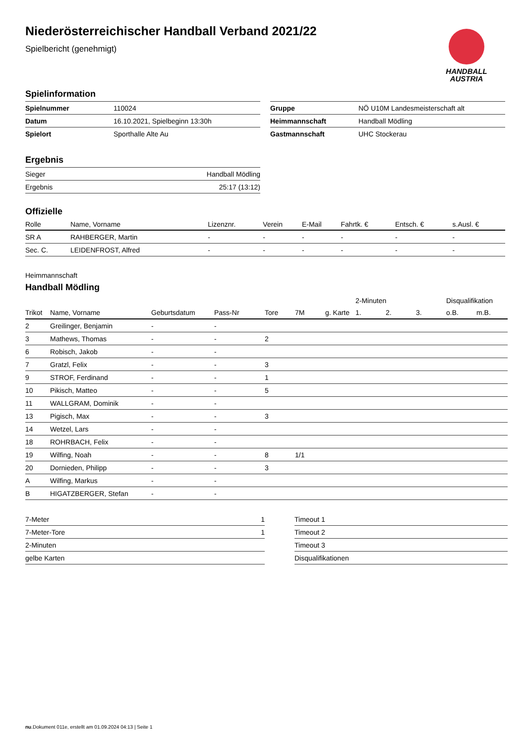Niederösterreichischer Handball Verband 2021/22
Spielbericht (genehmigt)
HANDBALL
AUSTRIA
Spielinformation
| Spielnummer | 110024 |
| Datum | 16.10.2021, Spielbeginn 13:30h |
| Spielort | Sporthalle Alte Au |
| Gruppe | NÖ U10M Landesmeisterschaft alt |
| Heimmannschaft | Handball Mödling |
| Gastmannschaft | UHC Stockerau |
Ergebnis
| Sieger | Handball Mödling |
| Ergebnis | 25:17 (13:12) |
Offizielle
| Rolle | Name, Vorname | Lizenznr. | Verein | E-Mail | Fahrtk. € | Entsch. € | s.Ausl. € |
| --- | --- | --- | --- | --- | --- | --- | --- |
| SR A | RAHBERGER, Martin | - | - | - | - | - | - |
| Sec. C. | LEIDENFROST, Alfred | - | - | - | - | - | - |
Heimmannschaft
Handball Mödling
| | | | | | | | 2-Minuten | | | Disqualifikation | |
| --- | --- | --- | --- | --- | --- | --- | --- | --- | --- | --- | --- |
| Trikot | Name, Vorname | Geburtsdatum | Pass-Nr | Tore | 7M | g. Karte | 1. | 2. | 3. | o.B. | m.B. |
| 2 | Greilinger, Benjamin | - | - | | | | | | | | |
| 3 | Mathews, Thomas | - | - | 2 | | | | | | | |
| 6 | Robisch, Jakob | - | - | | | | | | | | |
| 7 | Gratzl, Felix | - | - | 3 | | | | | | | |
| 9 | STROF, Ferdinand | - | - | 1 | | | | | | | |
| 10 | Pikisch, Matteo | - | - | 5 | | | | | | | |
| 11 | WALLGRAM, Dominik | - | - | | | | | | | | |
| 13 | Pigisch, Max | - | - | 3 | | | | | | | |
| 14 | Wetzel, Lars | - | - | | | | | | | | |
| 18 | ROHRBACH, Felix | - | - | | | | | | | | |
| 19 | Wilfing, Noah | - | - | 8 | 1/1 | | | | | | |
| 20 | Dornieden, Philipp | - | - | 3 | | | | | | | |
| A | Wilfing, Markus | - | - | | | | | | | | |
| B | HIGATZBERGER, Stefan | - | - | | | | | | | | |
| 7-Meter | 1 |
| 7-Meter-Tore | 1 |
| 2-Minuten | |
| gelbe Karten | |
| Timeout 1 |
| Timeout 2 |
| Timeout 3 |
| Disqualifikationen |
nu.Dokument 011e, erstellt am 01.09.2024 04:13 | Seite 1